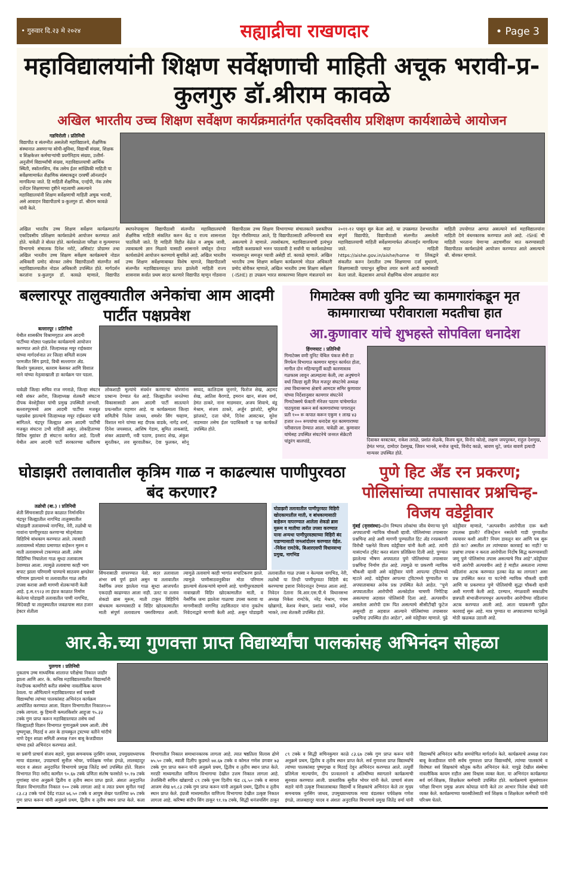• गुरुवार दि.२३ मे २०२४
सह्याद्रीचा राखणदार
• Page 3
महाविद्यालयांनी शिक्षण सर्वेक्षणाची माहिती अचूक भरावी-प्र-कुलगुरु डॉ.श्रीराम कावळे
अखिल भारतीय उच्च शिक्षण सर्वेक्षण कार्यक्रमातंर्गत एकदिवसीय प्रशिक्षण कार्यशाळेचे आयोजन
गडचिरोली । प्रतिनिधी
विद्यापीठ व संलग्नीत असलेली महाविद्यालये, शैक्षणिक संस्थानात असणाऱ्या सोयी-सुविधा, विद्यार्थी संख्या, शिक्षक व शिक्षकेत्तर कर्मचाऱ्यांची प्रवर्गनिहाय संख्या, उत्तीर्ण-अनुत्तीर्ण विद्यार्थ्यांची संख्या, महाविद्यालयाची आर्थिक स्थिती, स्कॉलरशिप, नॅक तसेच ईतर सांख्यिकी माहिती या सर्वेक्षणामार्फत शैक्षणिक संस्थाकडून दरवर्षी ऑनलाईन मागविल्या जाते. हि माहिती शैक्षणिक, एनईपी, नॅक तसेच दर्जेदार शिक्षणाच्या दृष्टीने महत्वाची असल्याने महाविद्यालयांनी शिक्षण सर्वेक्षणाची माहिती अचुक भरावी, असे आवाहन विद्यापीठाचे प्र-कुलगुरु डॉ. श्रीराम कावळे यांनी केले.
अखिल भारतीय उच्च शिक्षण सर्वेक्षण कार्यक्रमातंर्गत एकदिवसीय प्रशिक्षण कार्यशाळेचे आयोजन करण्यात आले होते. यावेळी ते बोलत होते. कार्यशाळेला परीक्षा व मुल्यमापन विभागाचे संचालक दिनेश नरोटे, असिस्टंट प्रोग्रामर तथा अखिल भारतीय उच्च शिक्षण सर्वेक्षण कार्यक्रमाचे नोडल अधिकारी प्रमोद बोरकर तसेच विद्यापीठाशी संलग्नीत सर्व महाविद्यालयातील नोडल अधिकारी उपस्थित होते. मार्गदर्शन करतांना प्र-कुलगुरु डॉ. कावळे म्हणाले, विद्यापीठ स्थापनेपासूनच विद्यापीठाशी संलग्नीत महाविद्यालयांची शैक्षणिक माहिती संकलित करुन केंद्र व राज्य शासनाला पाठविली जाते. हि माहिती विहीत वेळेत व अचुक जावी, त्याबाबतचे ज्ञान मिळावे यासाठी शासनाने वर्षातून दोनदा कार्यशाळेचे आयोजन करण्याचे सुचविले आहे. अखिल भारतीय उच्च शिक्षण सर्वेक्षणाबाबत विशेष म्हणजे, विद्यापीठाशी संलग्नीत महाविद्यालयातून प्राप्त झालेली माहिती राज्य शासनास सर्वात प्रथम सादर करणारे विद्यापीठ म्हणून गोंडवाना विद्यापीठास उच्च शिक्षण विभागाच्या संचालकाने प्रशस्तीपत्र देवून गौरविण्यात आले, हि विद्यापीठासाठी अभिमानाची बाब असल्याचे ते म्हणाले. त्यासोबतच, महाविद्यालयाची इत्यंभुत माहिती कशाप्रकारे भरुन पाठवावी हे सर्वांनी या कार्यशाळेच्या माध्यमातून समजून घ्यावी असेही डॉ. कावळे म्हणाले. अखिल भारतीय उच्च शिक्षण सर्वेक्षण कार्यक्रमाचे नोडल अधिकारी प्रमोद बोरीकर म्हणाले, अखिल भारतीय उच्च शिक्षण सर्वेक्षण (-ISHE) हा उपक्रम भारत सरकारच्या शिक्षण मंत्रालयाने सन २०११-१२ पासून सुरु केला आहे. या उपक्रमात देशभरातील संपुर्ण विद्यापीठे, विद्यापीठाशी संलग्नीत असलेली महाविद्यालयाची माहिती सर्वेक्षणामार्फत ऑनलाईन मागविल्या जाते. सदर माहिती https://aishe.gov.in/aishe/home या लिंकद्वारे संकलीत करुन देशातील उच्च शिक्षणाचा दर्जा सुधारणे, शिक्षणासाठी पायाभुत सुविधा तयार करणे आदी कामांसाठी केला जातो. केंद्रशासन आपले शैक्षणिक धोरण आखतांना सदर माहिती उपयोगात आणत असल्याने सर्व महाविद्यालयांना माहिती देणे बंधनकारक करण्यात आले आहे. -ISHE ची माहिती भरताना येणाऱ्या अडचणींवर मात करण्यासाठी विद्यापीठात कार्यशाळेचे आयोजन करण्यात आले असल्याचे श्री. बोरकर म्हणाले.
बल्लारपूर तालुक्यातील अनेकांचा आम आदमी पार्टीत पक्षप्रवेश
बल्लारपूर । प्रतिनिधी
येथील शासकीय विश्रामगृहात आम आदमी पार्टीच्या मोठ्या पक्षप्रवेश कार्यक्रमाचे आयोजन करण्यात आले होते. जिल्हाध्यक्ष मयूर राईकवार यांच्या मार्गदर्शनात तर जिल्हा समिती सदस्य परमजीत सिंग झगडे, विधी सल्लागार ॲड. किशोर पुसलवार, बलराम केसकर आणि विशाल माने यांच्या नेतृत्वाखाली हा कार्यक्रम पार पडला.
यावेळी जिल्हा सचिव राज नगराळे, जिल्हा संघटन मंत्री शंकर अरोरा, जिल्हाध्यक्ष शेतकरी संघटना दीपक बेरशेट्टीवार यांची प्रमुख उपस्थिती लाभली. बल्लारपूरमध्ये आम आदमी पार्टीचा मजबूत पक्षप्रवेश झाल्याचे जिल्हाध्यक्ष मयूर राईकवार यांनी सांगितले. चंद्रपूर जिल्ह्यात आम आदमी पार्टीची मजबूत संघटना उभी राहिली असून, लोकहिताच्या विविध मुद्यांवर ही संघटना कार्यरत आहे. दिल्ली येथील आम आदमी पार्टी सरकारच्या धर्तीवरच लोकशाही मूल्यांचे संवर्धन करणाऱ्या धोरणांना प्राधान्य देण्यात येत आहे. जिल्ह्यातील जनतेच्या विकासासाठी आम आदमी पार्टी सातत्याने प्रयत्नशील राहणार आहे. या कार्यक्रमाला जिल्हा समितीचे निलेश जाधव, शमशेर सिंग चव्हाण, विशाल माने यांच्या सह दीपक वाडके, नागेंद्र शर्मा, दिनेश जयस्वाल, आशिष गेडाम, सुमित ताकसांडे, शंकर अडवाणी, नवी पठाण, इरशाद शेख, अंकुश सुरतीकर, लव सुरवातीकर, देवा फुलकर, सोनू सय्यद, कालिदास जुनगरे, फिरोज शेख, अहमद शेख, आतिश बैरागडे, इमरान खान, संजय वर्मा, हेमंत ठाकरे, नाना माडमवार, अजय शिवाचे, बंडू मेश्राम, संजय ठाकरे, अर्जुन झांजोटे, सुमित झांजवटे, दत्ता घोणे, दिनेश आसटकर, सुरेश नाडमवार तसेच ईतर पदाधिकारी व पक्ष कार्यकर्ते उपस्थित होते.
गिमाटेक्स वणी युनिट च्या कामगारांकडून मृत कामगाराच्या परीवाराला मदतीचा हात
आ.कुणावार यांचे शुभहस्ते सोपविला धनादेश
हिंगणघाट । प्रतिनिधी
गिमाटेक्स वणी युनिट येथिल पंकज सैनी हा रिंगफेम विभागात कामगार म्हणून कार्यरत होता, मागील दोन महिन्यापुर्वी काही कारणास्तव गळफास लावून आत्महत्या केली, त्या अनुषंगाने वर्धा जिल्हा सुती मिल मजदूर संघटनेचे अध्यक्ष तथा विधानसभा क्षेत्राचे आमदार समिर कुणावार यांच्या निर्देशानुसार कामगार संघटनेने गिमाटेक्सचे फॅक्टरी मॅनेजर पठाण यांचेमार्फत पाठपुरावा करून सर्व कामगारांच्या पगारातुन प्रती १०० रू कपात करून एकुण १ लाख ४३ हजार २०० रूपयांचा धनादेश मृत कामगाराच्या परीवाराला देण्यात आला. यावेळी आ. कुणावार यांचेसह उपस्थित संघटनेचे जनरल सेक्रेटरी पांडुरंग बालपांडे,
दिवाकर बरबटकर, राकेश तराळे, प्रशांत शेळके, विजय थुल, विनोद कोल्हे, लक्षण जयपुरकर, राहुल देशमुख, हेमंत भगत, दामोदर देशमुख, जिवन भानसे, मनोज जुमडे, विनोद काळे, श्रावण धुटे, जयंत बावणे इत्यादी मान्यवर उपस्थित होते.
घोडाझरी तलावातील कृत्रिम गाळ न काढल्यास पाणीपुरवठा बंद करणार?
तळोधी (बा.) । प्रतिनिधी
शेती सिंचनासाठी इंग्रज काळात निर्मानधिन चंद्रपूर जिल्ह्यातील नागभिड तालुक्यातील घोडाझरी तलावामध्ये नागभिड, नेरी, तळोधी या गावांना पाणीपुरवठा करणाऱ्या मोठ्मोठ्या विहिरिचे बांधकाम करण्यात आले. त्यासाठी तलावामध्ये मोठ्या प्रमाणात बाहेरून मुरुम व माती तलावामध्ये टाकण्यात आली. तसेच विहिरिंचा निघालेला गाळ सुध्दा तलावातच ठेवण्यात आला. त्यामुळे तलावाचा काही भाग सपाट झाला परिणामी पाण्याचे साठवण क्षमतेवर परिणाम झाल्याने या तलावातील गाळ त्वरीत उपसा करावा अशी मागणी शेतकऱ्यांनी केली आहे. इ.स.१९२३ ला इंग्रज काळात निर्माण केलेल्या घोडाझरी तलावातील पाणी नागभिड, सिंदेवाही या तालुक्यातील जवळपास सात हजार हेक्टर शेतीला
घोडाझरी तलावातील पाणीपुरवठा विहिरी खोदकामातील माती, व बांधकामासाठी बाहेरून वापरण्यात आलेला शेकडो ब्रास मुरूम व मातीचा त्वरीत उपसा करण्यात यावा अन्यथा पाणीपुरवठ्याच्या विहिरी बंद पाडण्यासाठी जनआंदोलन करण्यात येईल. -निकेश रामटेके, बिआरएसपी विधानसभा प्रमुख, नागभिड
सिंचनासाठी वापरण्यात येतो. सदर तलावाला शंभर वर्ष पुर्ण झाले असुन या तलावातील नैसर्गिक तयार झालेला गाळ सुध्दा आजपर्यंत एकदाही काढण्यात आला नाही. उलट या तलाव शेकडो ब्रास मुरूम, माती टाकून विहिरिंचे बांधकाम करण्यासाठी व विहिर खोदकामातील माती संपुर्ण तलावातच पसरविण्यात आली. त्यामुळे तलावाचे काही भागांत सपाटिकरण झाले. त्यामुळे पाणीसाठवनुकीवर मोठा परिणाम झाल्याचे शेतकऱ्यांचे म्हणणे आहे. पाणीपुरवठ्याचे नावाखाली विहिर खोदकामातील माती, व नैसर्गिक जमा झालेला गाळाचा उपसा करावा या मागणीसाठी नागभिड तहसिलदार यांना नुकतेच निवेदनाद्वारे मागणी केली आहे. असुन घोडाझरी तलावातील गाळ उपसा न केल्यास नागभिड, नेरी, तळोधी या तिन्ही पाणीपुरवठा विहिरी बंद करण्याचा इशारा निवेदनातून देण्यात आला आहे. निवेदन देताना बि.आर.एस.पी.चे विधानसभा अध्यक्ष निकेश रामटेके, नरेंद्र मेश्राम, पंचम खोब्रागडे, केशव मेश्राम, प्रशांत भाकरे, रुपेश भाकरे, तथा शेतकरी उपस्थित होते.
पुणे हिट अँड रन प्रकरण; पोलिसांच्या तपासावर प्रश्नचिन्ह-विजय वडेट्टीवार
मुंबई (वृत्तसंस्था)-दोन निष्पाप लोकांचा जीव घेणाऱ्या पुणे अपघाताची न्यायिक चौकशी व्हावी. पोलिसांच्या तपासावर प्रश्नचिन्ह आहे अशी मागणी पुण्यातील हिट अँड रनप्रकरणी विरोधी पक्षनेते विजय वडेट्टीवार यांनी केली आहे. त्यांनी यासंदर्भात ट्विट करत संताप प्रतिक्रिया दिली आहे. पुण्यात झालेल्या भीषण अपघातात पुणे पोलिसांच्या तपासावर प्रश्नचिन्ह निर्माण होत आहे. त्यामुळे या प्रकरणी न्यायिक चौकशी व्हावी असे वडेट्टीवार यांनी आपल्या ट्विटमध्ये म्हटले आहे. वडेट्टीवार आपल्या ट्विटमध्ये पुण्यातील या अपघाताबाबत अनेक प्रश्न उपस्थित केले आहेत. "पुणे अपघातातील आरोपीची अल्कोहोल चाचणी निगेटिव्ह असल्याचा अहवाल पोलिसांनी दिला आहे. अल्पवयीन असलेला आरोपी दारू पित असल्याचे सीसीटीव्ही फुटेज असूनही हा अहवाल आल्याने पोलिसांच्या तपासावर प्रश्नचिन्ह उपस्थित होत आहेत", असे वडेट्टीवार म्हणाले. पुढे वडेट्टीवार म्हणाले, "अल्पवयीन आरोपीला दारू कशी उपलब्ध झाली? रजिस्ट्रेशन नसलेली गाडी पुण्यातील रस्त्यावर कशी आली? नियम डावलून बार आणि पब सुरू होते का? असतील तर त्यांच्यावर कारवाई का नाही? या प्रश्नांचा तपास न करता आरोपीला निर्दोष सिद्ध करण्यासाठी जणू पुणे पोलिसांचा तपास असल्याचे चित्र आहे".वडेट्टीवार यांनी आरोपी अल्पवयीन आहे हे माहीत असताना त्याच्या वडिलांना अटक करण्यात इतका वेळ का लागला? असा प्रश्न उपस्थित करत या घटनेची न्यायिक चौकशी व्हावी आणि या प्रकरणात पुणे पोलिसांची सुद्धा चौकशी व्हावी अशी मागणी केली आहे. दरम्यान, मंगळवारी सकाळीच छत्रपती संभाजीनगरमधून अल्पवयीन आरोपीच्या वडिलांना अटक करण्यात आली आहे. आता याप्रकरणी पुढील कारवाई सुरू आहे. मात्र पुण्यात या अपघाताच्या घटनेमुळे मोठी खळबळ उडाली आहे.
आर.के.च्या गुणवत्ता प्राप्त विद्यार्थ्यांचा पालकांसह अभिनंदन सोहळा
पुलगाव । प्रतिनिधी
नुकताच उच्च माध्यमिक शालान्त परीक्षेचा निकाल जाहीर झाला आणि आर. के. कनिष्ठ महाविद्यालयातील विद्यार्थ्यांनी नेत्रदीपक कामगिरी करीत संस्थेचा नावलौकिक कायम ठेवला. या औचित्याने महाविद्यालयात सर्व यशस्वी विद्यार्थ्यांचा त्यांच्या पालकांसह अभिनंदन कार्यक्रम आयोजित करण्यात आला. विज्ञान विभागातील निकाल१०० टक्के लागला. कु हिमानी कमलकिशोर आहूजा ९५.३३ टक्के गुण प्राप्त करून महाविद्यालयात तसेच वर्धा जिल्ह्यातही विज्ञान विभागात गुणानुक्रमे प्रथम आली. तीचे पुष्पगुच्छ, मिठाई व आर के हायस्कूल ट्रस्टच्या वतीने चांदीचे नाणे देवून शाळा समिती अध्यक्ष रंजन बाबू केजडीवाल यांच्या हस्ते अभिनंदन करण्यात आले.
या प्रसंगी प्राचार्य संजय सहारे, मुख्य समन्वयक नूरसिंग जाधव, उपमुख्याध्यापक माया वंडलकर, उपप्राचार्य सुनील भोयर, पर्यवेक्षक गणेश इंगळे, लालबहादूर यादव व अंशतः अनुदानित विभागाचे प्रमुख जितेंद्र वर्मा उपस्थित होते. विज्ञान विभागात निदा रशीद कामील ९०.६७ टक्के प्रणिता संतोष फरसोले ९०.१७ टक्के गुणांसह यांना अनुक्रमे द्वितीय व तृतीय स्थान प्राप्त झाले. अंशतः अनुदानित विज्ञान विभागातील निकाल १०० टक्के लागला आहे व त्यात प्रथम सुनील गवई ८३.८३ टक्के पार्थ देवेंद्र राऊत ७६.५० टक्के व आयुष शेखर पतालिया ७५ टक्के गुण प्राप्त करून यांनी अनुक्रमे प्रथम, द्वितीय व तृतीय स्थान प्राप्त केले. कला विभागातील निकाल समाधानकारक लागला आहे. त्यात षष्ठतिला विलास ढोणे ७५.५० टक्के, स्वाती दिलीप कुडमते ७४.६७ टक्के व कोमल गणेश डगवार ७३ टक्के गुण प्राप्त करून यांनी अनुक्रमे प्रथम, द्वितीय व तृतीय स्थान प्राप्त केले. मराठी माध्यमातील वाणिज्य विभागाचा देखील उत्तम निकाल लागला आहे. तेजस्विनी सचिन खोब्रागडे ८९ टक्के पुनम दिलीप फंड ८६.५० टक्के व सायरा आजम शेख ७९.८३ टक्के गुण प्राप्त करून यांनी अनुक्रमे प्रथम, द्वितीय व तृतीय स्थान प्राप्त केले. इंग्रजी माध्यमातील वाणिज्य विभागाचा देखील उत्कृष्ट निकाल लागला आहे. करिष्मा संदीप सिंग ठाकूर ९१.१७ टक्के, सिद्धी धनंजयसिंग ठाकूर ८९ टक्के व सिद्धी सचिनकुमार काळे ८३.६७ टक्के गुण प्राप्त करून यांनी अनुक्रमे प्रथम, द्वितीय व तृतीय स्थान प्राप्त केले. सर्व गुणवत्ता प्राप्त विद्यार्थ्यांचे त्यांच्या पालकांसह पुष्पगुच्छ व मिठाई देवून अभिनंदन करण्यात आले. तत्पूर्वी प्रतिमेला माल्यार्पण, दीप प्रज्वलनाने व अतिथींच्या स्वागताने कार्यक्रमाची सुरुवात करण्यात आली. प्रास्ताविक सुनील भोयर यांनी केले. प्राचार्य संजय सहारे यांनी उत्कृष्ट निकालाबाबत विद्यार्थी व शिक्षकांचे अभिनंदन केले तर मुख्य समन्वयक नूरसिंग जाधव, उपमुख्याध्यापक माया वंडलकर पर्यवेक्षक गणेश इंगळे, लालबहादूर यादव व अंशतः अनुदानित विभागाचे प्रमुख जितेंद्र वर्मा यांनी विद्यार्थ्यांचे अभिनंदन करीत समयोचित मार्गदर्शन केले. कार्यक्रमाचे अध्यक्ष रंजन बाबू केजडीवाल यांनी सर्वच गुणवत्ता प्राप्त विद्यार्थ्यांचे, त्यांच्या पालकांचे व विशेषतः सर्व शिक्षकांचे कौतुक करीत अभिनंदन केले. यापुढे देखील संस्थेचा नावलौकिक कायम राहील असा विश्वास व्यक्त केला. या अभिनंदन कार्यक्रमात सर्व वर्ग-शिक्षक, शिक्षकेतर कर्मचारी उपस्थित होते. कार्यक्रमाचे सूत्रसंचालन परीक्षा विभाग प्रमुख अजय कोयाळ यांनी केले तर आभार निलेश बोबडे यांनी व्यक्त केले. कार्यक्रमाच्या यशस्वीतेसाठी सर्व शिक्षक व शिक्षकेतर कर्मचारी यांनी परिश्रम घेतले.